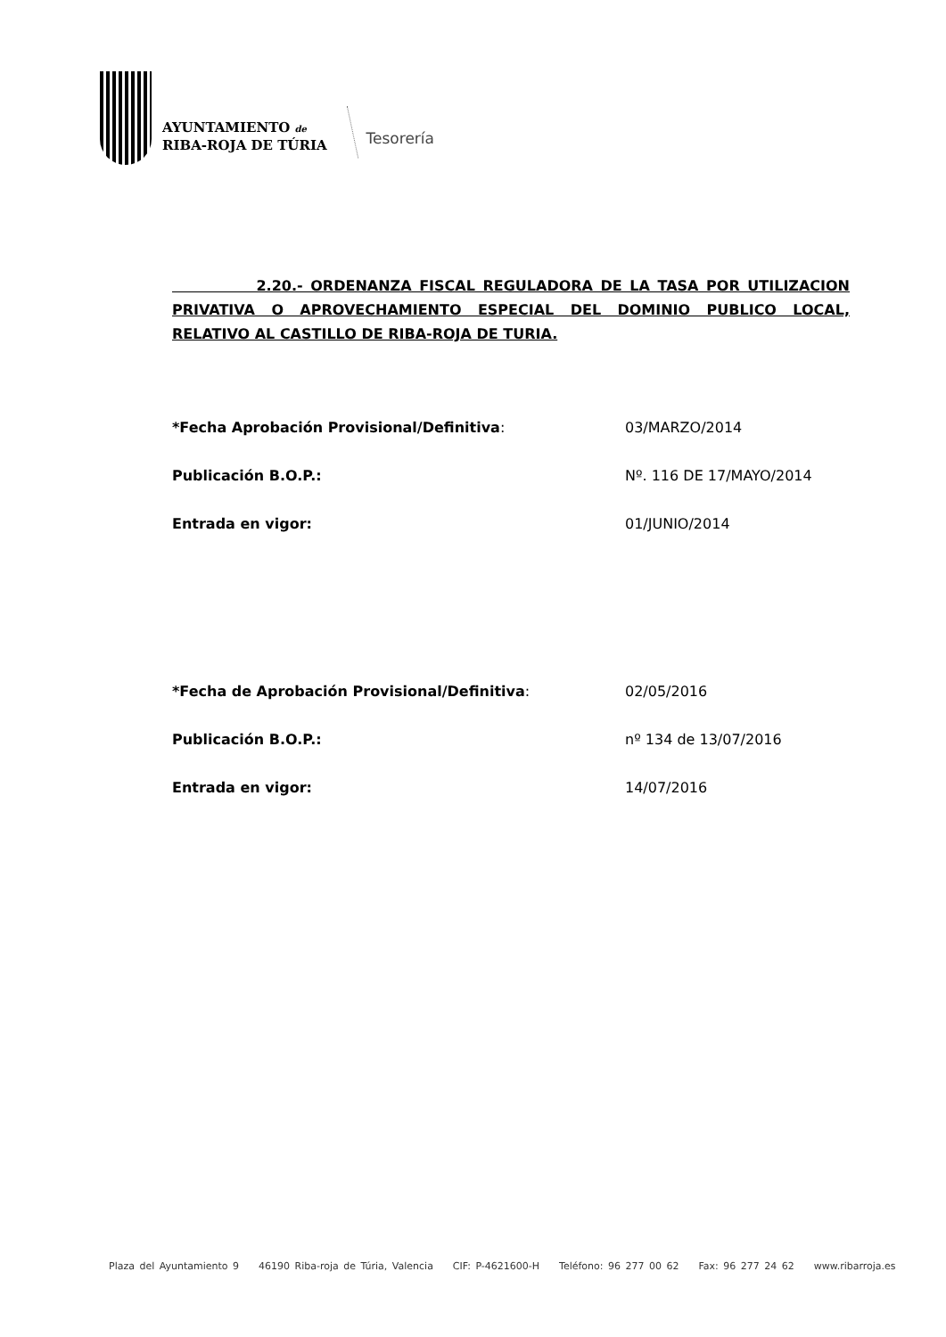AYUNTAMIENTO de
RIBA-ROJA DE TÚRIA
Tesorería
2.20.- ORDENANZA FISCAL REGULADORA DE LA TASA POR UTILIZACION PRIVATIVA O APROVECHAMIENTO ESPECIAL DEL DOMINIO PUBLICO LOCAL, RELATIVO AL CASTILLO DE RIBA-ROJA DE TURIA.
*Fecha Aprobación Provisional/Definitiva: 03/MARZO/2014
Publicación B.O.P.: Nº. 116 DE 17/MAYO/2014
Entrada en vigor: 01/JUNIO/2014
*Fecha de Aprobación Provisional/Definitiva: 02/05/2016
Publicación B.O.P.: nº 134 de 13/07/2016
Entrada en vigor: 14/07/2016
Plaza del Ayuntamiento 9 46190 Riba-roja de Túria, Valencia CIF: P-4621600-H Teléfono: 96 277 00 62 Fax: 96 277 24 62 www.ribarroja.es